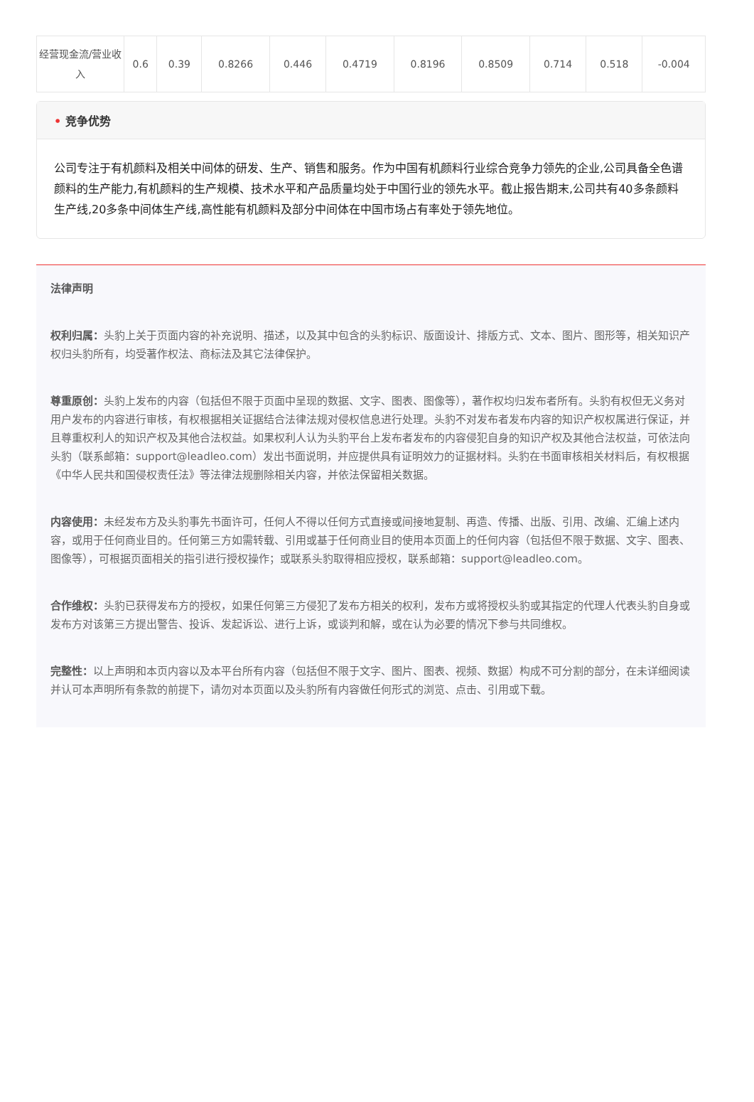| 经营现金流/营业收入 | 0.6 | 0.39 | 0.8266 | 0.446 | 0.4719 | 0.8196 | 0.8509 | 0.714 | 0.518 | -0.004 |
• 竞争优势
公司专注于有机颜料及相关中间体的研发、生产、销售和服务。作为中国有机颜料行业综合竞争力领先的企业,公司具备全色谱颜料的生产能力,有机颜料的生产规模、技术水平和产品质量均处于中国行业的领先水平。截止报告期末,公司共有40多条颜料生产线,20多条中间体生产线,高性能有机颜料及部分中间体在中国市场占有率处于领先地位。
法律声明
权利归属：头豹上关于页面内容的补充说明、描述，以及其中包含的头豹标识、版面设计、排版方式、文本、图片、图形等，相关知识产权归头豹所有，均受著作权法、商标法及其它法律保护。
尊重原创：头豹上发布的内容（包括但不限于页面中呈现的数据、文字、图表、图像等），著作权均归发布者所有。头豹有权但无义务对用户发布的内容进行审核，有权根据相关证据结合法律法规对侵权信息进行处理。头豹不对发布者发布内容的知识产权权属进行保证，并且尊重权利人的知识产权及其他合法权益。如果权利人认为头豹平台上发布者发布的内容侵犯自身的知识产权及其他合法权益，可依法向头豹（联系邮箱：support@leadleo.com）发出书面说明，并应提供具有证明效力的证据材料。头豹在书面审核相关材料后，有权根据《中华人民共和国侵权责任法》等法律法规删除相关内容，并依法保留相关数据。
内容使用：未经发布方及头豹事先书面许可，任何人不得以任何方式直接或间接地复制、再造、传播、出版、引用、改编、汇编上述内容，或用于任何商业目的。任何第三方如需转载、引用或基于任何商业目的使用本页面上的任何内容（包括但不限于数据、文字、图表、图像等），可根据页面相关的指引进行授权操作；或联系头豹取得相应授权，联系邮箱：support@leadleo.com。
合作维权：头豹已获得发布方的授权，如果任何第三方侵犯了发布方相关的权利，发布方或将授权头豹或其指定的代理人代表头豹自身或发布方对该第三方提出警告、投诉、发起诉讼、进行上诉，或谈判和解，或在认为必要的情况下参与共同维权。
完整性：以上声明和本页内容以及本平台所有内容（包括但不限于文字、图片、图表、视频、数据）构成不可分割的部分，在未详细阅读并认可本声明所有条款的前提下，请勿对本页面以及头豹所有内容做任何形式的浏览、点击、引用或下载。